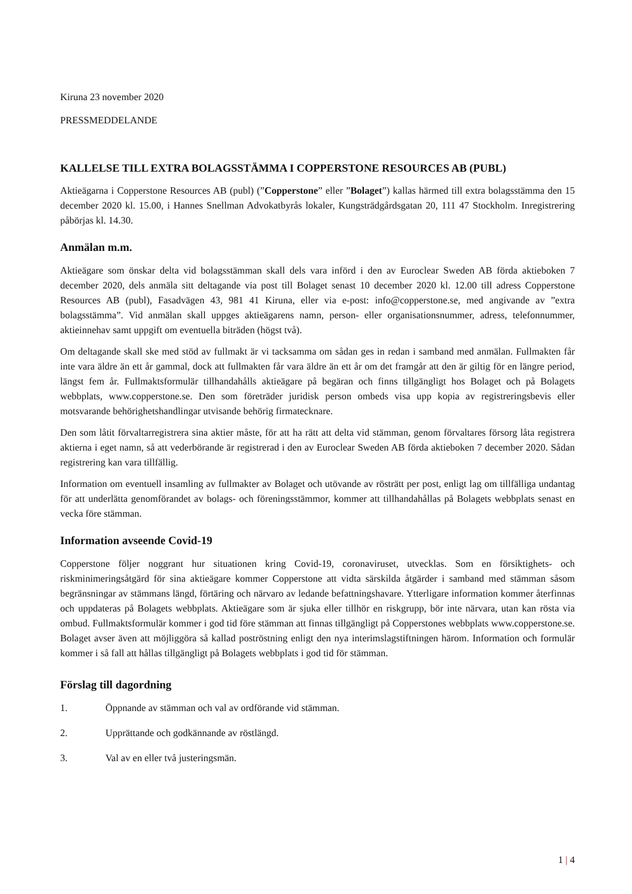Kiruna 23 november 2020
PRESSMEDDELANDE
KALLELSE TILL EXTRA BOLAGSSTÄMMA I COPPERSTONE RESOURCES AB (PUBL)
Aktieägarna i Copperstone Resources AB (publ) (”Copperstone” eller ”Bolaget”) kallas härmed till extra bolagsstämma den 15 december 2020 kl. 15.00, i Hannes Snellman Advokatbyrås lokaler, Kungsträdgårdsgatan 20, 111 47 Stockholm. Inregistrering påbörjas kl. 14.30.
Anmälan m.m.
Aktieägare som önskar delta vid bolagsstämman skall dels vara införd i den av Euroclear Sweden AB förda aktieboken 7 december 2020, dels anmäla sitt deltagande via post till Bolaget senast 10 december 2020 kl. 12.00 till adress Copperstone Resources AB (publ), Fasadvägen 43, 981 41 Kiruna, eller via e-post: info@copperstone.se, med angivande av ”extra bolagsstämma”. Vid anmälan skall uppges aktieägarens namn, person- eller organisationsnummer, adress, telefonnummer, aktieinnehav samt uppgift om eventuella biträden (högst två).
Om deltagande skall ske med stöd av fullmakt är vi tacksamma om sådan ges in redan i samband med anmälan. Fullmakten får inte vara äldre än ett år gammal, dock att fullmakten får vara äldre än ett år om det framgår att den är giltig för en längre period, längst fem år. Fullmaktsformulär tillhandahålls aktieägare på begäran och finns tillgängligt hos Bolaget och på Bolagets webbplats, www.copperstone.se. Den som företräder juridisk person ombeds visa upp kopia av registreringsbevis eller motsvarande behörighetshandlingar utvisande behörig firmatecknare.
Den som låtit förvaltarregistrera sina aktier måste, för att ha rätt att delta vid stämman, genom förvaltares försorg låta registrera aktierna i eget namn, så att vederbörande är registrerad i den av Euroclear Sweden AB förda aktieboken 7 december 2020. Sådan registrering kan vara tillfällig.
Information om eventuell insamling av fullmakter av Bolaget och utövande av rösträtt per post, enligt lag om tillfälliga undantag för att underlätta genomförandet av bolags- och föreningsstämmor, kommer att tillhandahållas på Bolagets webbplats senast en vecka före stämman.
Information avseende Covid-19
Copperstone följer noggrant hur situationen kring Covid-19, coronaviruset, utvecklas. Som en försiktighets- och riskminimeringsåtgärd för sina aktieägare kommer Copperstone att vidta särskilda åtgärder i samband med stämman såsom begränsningar av stämmans längd, förtäring och närvaro av ledande befattningshavare. Ytterligare information kommer återfinnas och uppdateras på Bolagets webbplats. Aktieägare som är sjuka eller tillhör en riskgrupp, bör inte närvara, utan kan rösta via ombud. Fullmaktsformulär kommer i god tid före stämman att finnas tillgängligt på Copperstones webbplats www.copperstone.se. Bolaget avser även att möjliggöra så kallad poströstning enligt den nya interimslagstiftningen härom. Information och formulär kommer i så fall att hållas tillgängligt på Bolagets webbplats i god tid för stämman.
Förslag till dagordning
1. Öppnande av stämman och val av ordförande vid stämman.
2. Upprättande och godkännande av röstlängd.
3. Val av en eller två justeringsmän.
1 | 4